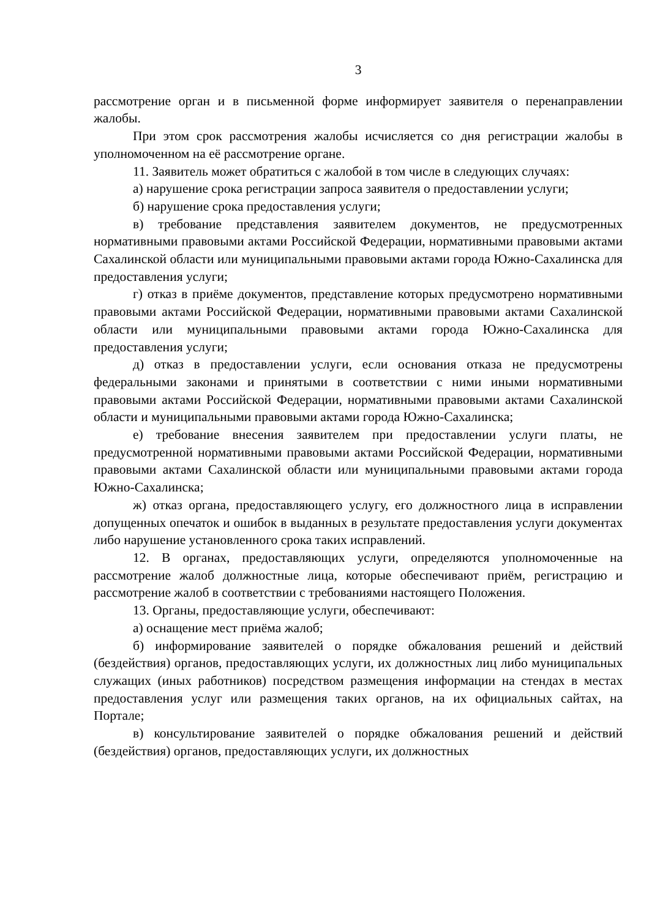3
рассмотрение орган и в письменной форме информирует заявителя о перенаправлении жалобы.
При этом срок рассмотрения жалобы исчисляется со дня регистрации жалобы в уполномоченном на её рассмотрение органе.
11. Заявитель может обратиться с жалобой в том числе в следующих случаях:
а) нарушение срока регистрации запроса заявителя о предоставлении услуги;
б) нарушение срока предоставления услуги;
в) требование представления заявителем документов, не предусмотренных нормативными правовыми актами Российской Федерации, нормативными правовыми актами Сахалинской области или муниципальными правовыми актами города Южно-Сахалинска для предоставления услуги;
г) отказ в приёме документов, представление которых предусмотрено нормативными правовыми актами Российской Федерации, нормативными правовыми актами Сахалинской области или муниципальными правовыми актами города Южно-Сахалинска для предоставления услуги;
д) отказ в предоставлении услуги, если основания отказа не предусмотрены федеральными законами и принятыми в соответствии с ними иными нормативными правовыми актами Российской Федерации, нормативными правовыми актами Сахалинской области и муниципальными правовыми актами города Южно-Сахалинска;
е) требование внесения заявителем при предоставлении услуги платы, не предусмотренной нормативными правовыми актами Российской Федерации, нормативными правовыми актами Сахалинской области или муниципальными правовыми актами города Южно-Сахалинска;
ж) отказ органа, предоставляющего услугу, его должностного лица в исправлении допущенных опечаток и ошибок в выданных в результате предоставления услуги документах либо нарушение установленного срока таких исправлений.
12. В органах, предоставляющих услуги, определяются уполномоченные на рассмотрение жалоб должностные лица, которые обеспечивают приём, регистрацию и рассмотрение жалоб в соответствии с требованиями настоящего Положения.
13. Органы, предоставляющие услуги, обеспечивают:
а) оснащение мест приёма жалоб;
б) информирование заявителей о порядке обжалования решений и действий (бездействия) органов, предоставляющих услуги, их должностных лиц либо муниципальных служащих (иных работников) посредством размещения информации на стендах в местах предоставления услуг или размещения таких органов, на их официальных сайтах, на Портале;
в) консультирование заявителей о порядке обжалования решений и действий (бездействия) органов, предоставляющих услуги, их должностных